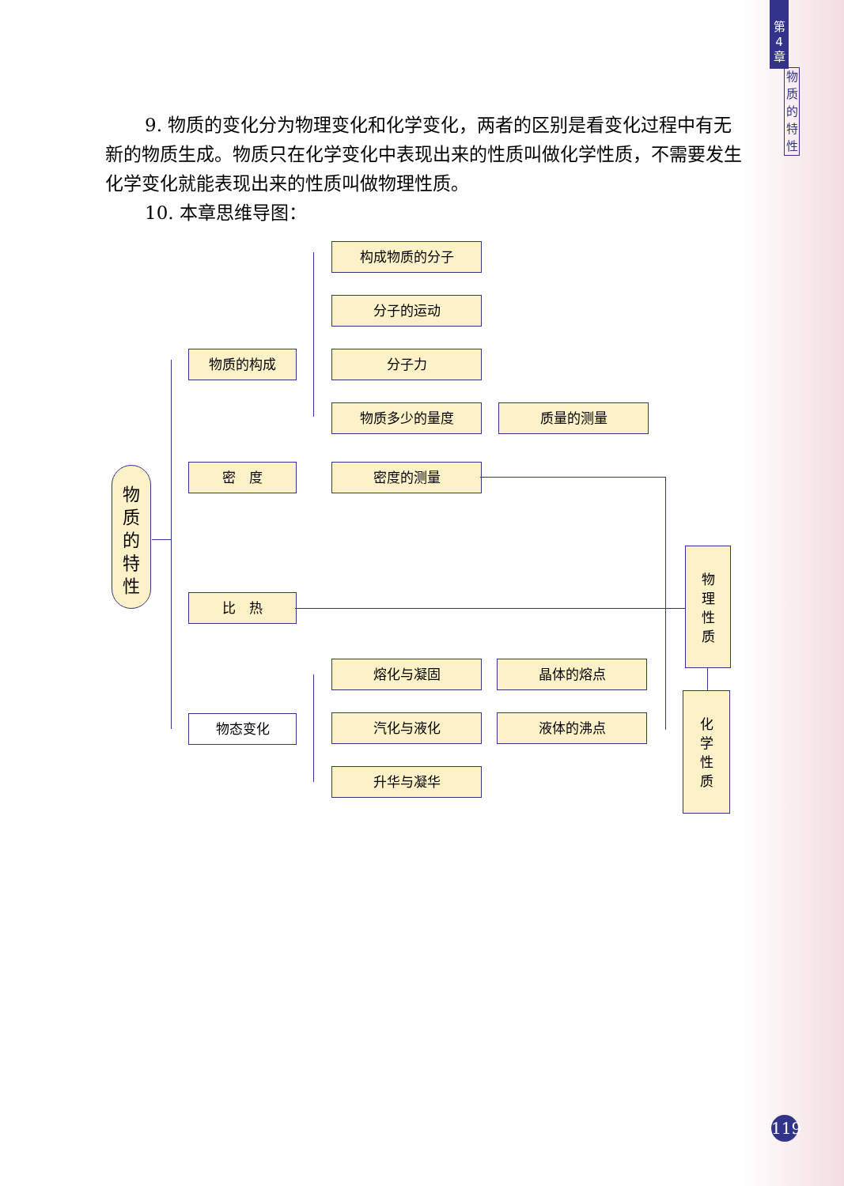第
4
章
物
质
的
特
性
9. 物质的变化分为物理变化和化学变化，两者的区别是看变化过程中有无新的物质生成。物质只在化学变化中表现出来的性质叫做化学性质，不需要发生化学变化就能表现出来的性质叫做物理性质。
10. 本章思维导图：
物
质
的
特
性
物质的构成
密　度
比　热
物态变化
构成物质的分子
分子的运动
分子力
物质多少的量度 质量的测量
密度的测量
熔化与凝固 晶体的熔点
汽化与液化 液体的沸点
升华与凝华
物
理
性
质
化
学
性
质
119